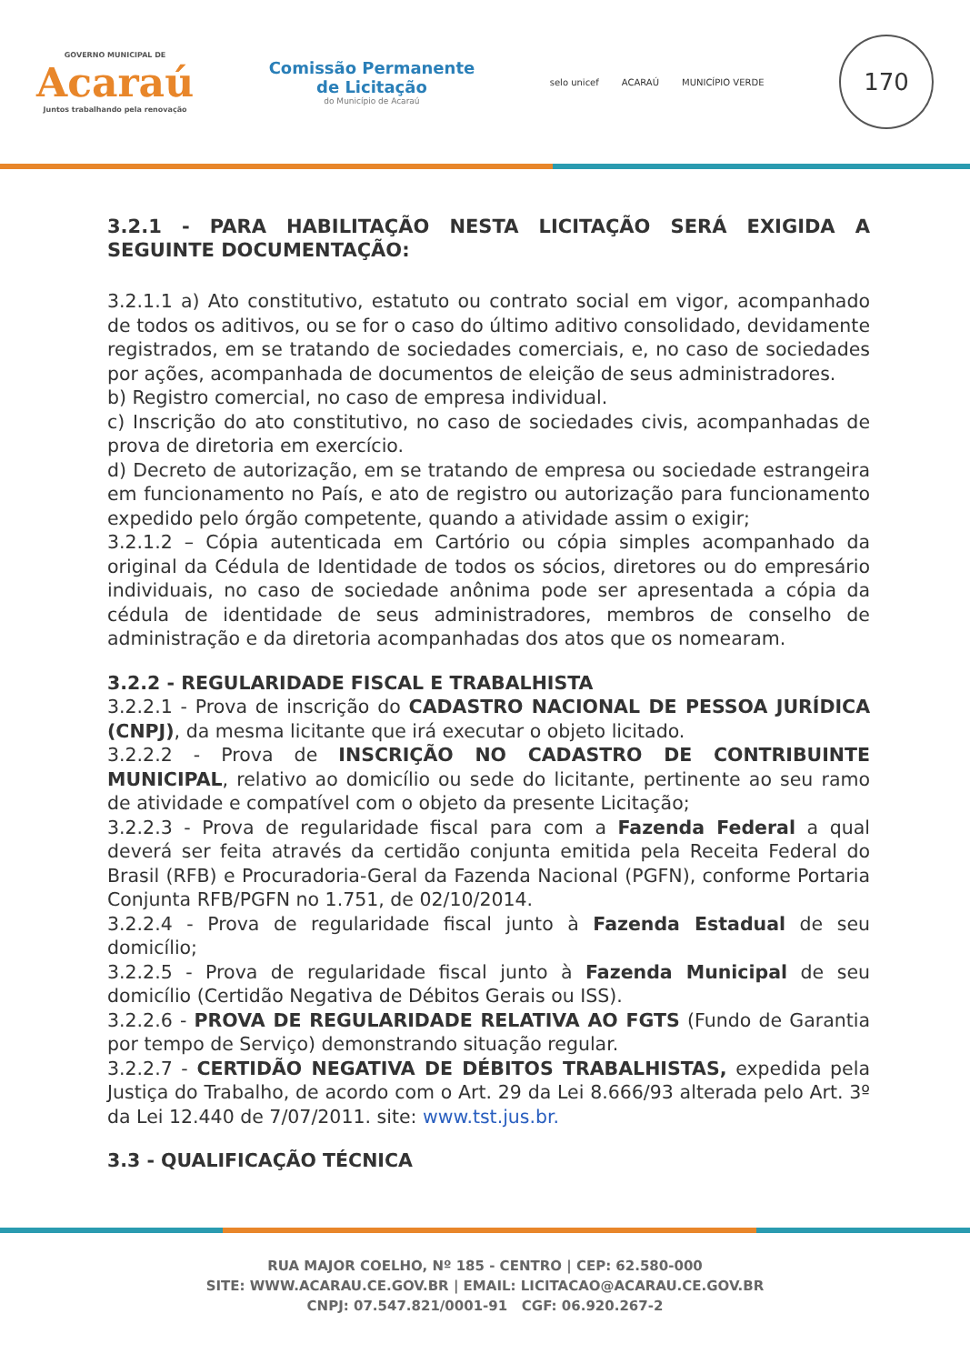GOVERNO MUNICIPAL DE
Acaraú
Juntos trabalhando pela renovação
Comissão Permanente
de Licitação
do Município de Acaraú
selo unicef ACARAÚ MUNICÍPIO VERDE
170
3.2.1 - PARA HABILITAÇÃO NESTA LICITAÇÃO SERÁ EXIGIDA A SEGUINTE DOCUMENTAÇÃO:
3.2.1.1 a) Ato constitutivo, estatuto ou contrato social em vigor, acompanhado de todos os aditivos, ou se for o caso do último aditivo consolidado, devidamente registrados, em se tratando de sociedades comerciais, e, no caso de sociedades por ações, acompanhada de documentos de eleição de seus administradores.
b) Registro comercial, no caso de empresa individual.
c) Inscrição do ato constitutivo, no caso de sociedades civis, acompanhadas de prova de diretoria em exercício.
d) Decreto de autorização, em se tratando de empresa ou sociedade estrangeira em funcionamento no País, e ato de registro ou autorização para funcionamento expedido pelo órgão competente, quando a atividade assim o exigir;
3.2.1.2 – Cópia autenticada em Cartório ou cópia simples acompanhado da original da Cédula de Identidade de todos os sócios, diretores ou do empresário individuais, no caso de sociedade anônima pode ser apresentada a cópia da cédula de identidade de seus administradores, membros de conselho de administração e da diretoria acompanhadas dos atos que os nomearam.
3.2.2 - REGULARIDADE FISCAL E TRABALHISTA
3.2.2.1 - Prova de inscrição do CADASTRO NACIONAL DE PESSOA JURÍDICA (CNPJ), da mesma licitante que irá executar o objeto licitado.
3.2.2.2 - Prova de INSCRIÇÃO NO CADASTRO DE CONTRIBUINTE MUNICIPAL, relativo ao domicílio ou sede do licitante, pertinente ao seu ramo de atividade e compatível com o objeto da presente Licitação;
3.2.2.3 - Prova de regularidade fiscal para com a Fazenda Federal a qual deverá ser feita através da certidão conjunta emitida pela Receita Federal do Brasil (RFB) e Procuradoria-Geral da Fazenda Nacional (PGFN), conforme Portaria Conjunta RFB/PGFN no 1.751, de 02/10/2014.
3.2.2.4 - Prova de regularidade fiscal junto à Fazenda Estadual de seu domicílio;
3.2.2.5 - Prova de regularidade fiscal junto à Fazenda Municipal de seu domicílio (Certidão Negativa de Débitos Gerais ou ISS).
3.2.2.6 - PROVA DE REGULARIDADE RELATIVA AO FGTS (Fundo de Garantia por tempo de Serviço) demonstrando situação regular.
3.2.2.7 - CERTIDÃO NEGATIVA DE DÉBITOS TRABALHISTAS, expedida pela Justiça do Trabalho, de acordo com o Art. 29 da Lei 8.666/93 alterada pelo Art. 3º da Lei 12.440 de 7/07/2011. site: www.tst.jus.br.
3.3 - QUALIFICAÇÃO TÉCNICA
RUA MAJOR COELHO, Nº 185 - CENTRO | CEP: 62.580-000
SITE: WWW.ACARAU.CE.GOV.BR | EMAIL: LICITACAO@ACARAU.CE.GOV.BR
CNPJ: 07.547.821/0001-91 CGF: 06.920.267-2